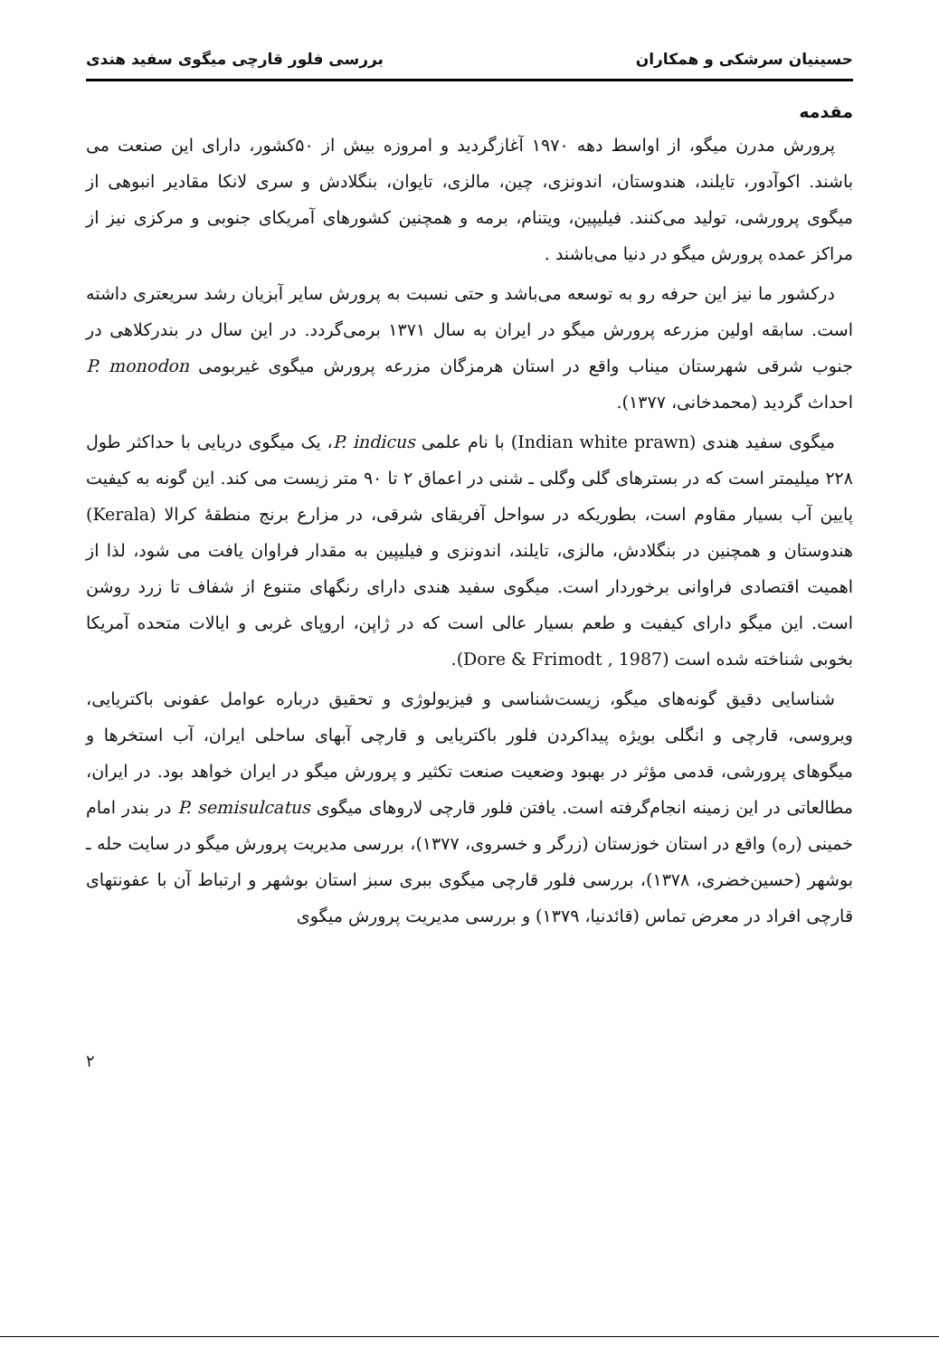حسینیان سرشکی و همکاران بررسی فلور قارچی میگوی سفید هندی
مقدمه
پرورش مدرن میگو، از اواسط دهه ۱۹۷۰ آغازگردید و امروزه بیش از ۵۰کشور، دارای این صنعت می باشند. اکوآدور، تایلند، هندوستان، اندونزی، چین، مالزی، تایوان، بنگلادش و سری لانکا مقادیر انبوهی از میگوی پرورشی، تولید می‌کنند. فیلیپین، ویتنام، برمه و همچنین کشورهای آمریکای جنوبی و مرکزی نیز از مراکز عمده پرورش میگو در دنیا می‌باشند .
درکشور ما نیز این حرفه رو به توسعه می‌باشد و حتی نسبت به پرورش سایر آبزیان رشد سریعتری داشته است. سابقه اولین مزرعه پرورش میگو در ایران به سال ۱۳۷۱ برمی‌گردد. در این سال در بندرکلاهی در جنوب شرقی شهرستان میناب واقع در استان هرمزگان مزرعه پرورش میگوی غیربومی P. monodon احداث گردید (محمدخانی، ۱۳۷۷).
میگوی سفید هندی (Indian white prawn) با نام علمی P. indicus، یک میگوی دریایی با حداکثر طول ۲۲۸ میلیمتر است که در بسترهای گلی وگلی ـ شنی در اعماق ۲ تا ۹۰ متر زیست می کند. این گونه به کیفیت پایین آب بسیار مقاوم است، بطوریکه در سواحل آفریقای شرقی، در مزارع برنج منطقهٔ کرالا (Kerala) هندوستان و همچنین در بنگلادش، مالزی، تایلند، اندونزی و فیلیپین به مقدار فراوان یافت می شود، لذا از اهمیت اقتصادی فراوانی برخوردار است. میگوی سفید هندی دارای رنگهای متنوع از شفاف تا زرد روشن است. این میگو دارای کیفیت و طعم بسیار عالی است که در ژاپن، اروپای غربی و ایالات متحده آمریکا بخوبی شناخته شده است (Dore & Frimodt , 1987).
شناسایی دقیق گونه‌های میگو، زیست‌شناسی و فیزیولوژی و تحقیق درباره عوامل عفونی باکتریایی، ویروسی، قارچی و انگلی بویژه پیداکردن فلور باکتریایی و قارچی آبهای ساحلی ایران، آب استخرها و میگوهای پرورشی، قدمی مؤثر در بهبود وضعیت صنعت تکثیر و پرورش میگو در ایران خواهد بود. در ایران، مطالعاتی در این زمینه انجام‌گرفته است. یافتن فلور قارچی لاروهای میگوی P. semisulcatus در بندر امام خمینی (ره) واقع در استان خوزستان (زرگر و خسروی، ۱۳۷۷)، بررسی مدیریت پرورش میگو در سایت حله ـ بوشهر (حسین‌خضری، ۱۳۷۸)، بررسی فلور قارچی میگوی ببری سبز استان بوشهر و ارتباط آن با عفونتهای قارچی افراد در معرض تماس (قائدنیا، ۱۳۷۹) و بررسی مدیریت پرورش میگوی
۲